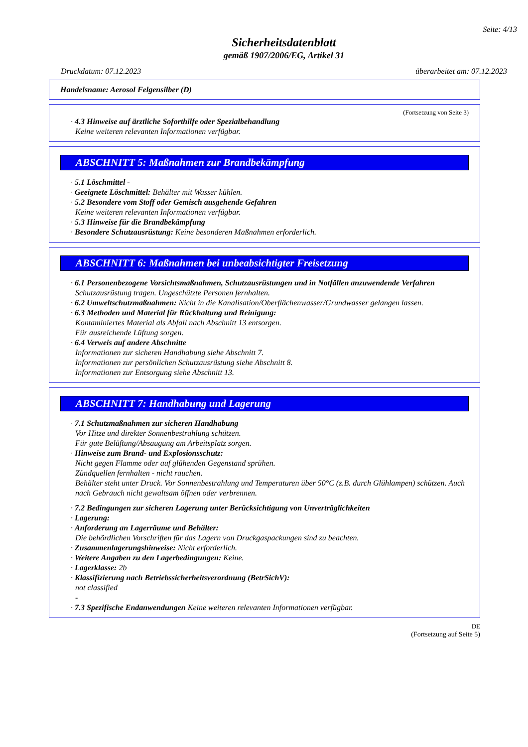Seite: 4/13
Sicherheitsdatenblatt
gemäß 1907/2006/EG, Artikel 31
Druckdatum: 07.12.2023 überarbeitet am: 07.12.2023
Handelsname: Aerosol Felgensilber (D)
(Fortsetzung von Seite 3)
· 4.3 Hinweise auf ärztliche Soforthilfe oder Spezialbehandlung
Keine weiteren relevanten Informationen verfügbar.
ABSCHNITT 5: Maßnahmen zur Brandbekämpfung
· 5.1 Löschmittel -
· Geeignete Löschmittel: Behälter mit Wasser kühlen.
· 5.2 Besondere vom Stoff oder Gemisch ausgehende Gefahren
Keine weiteren relevanten Informationen verfügbar.
· 5.3 Hinweise für die Brandbekämpfung
· Besondere Schutzausrüstung: Keine besonderen Maßnahmen erforderlich.
ABSCHNITT 6: Maßnahmen bei unbeabsichtigter Freisetzung
· 6.1 Personenbezogene Vorsichtsmaßnahmen, Schutzausrüstungen und in Notfällen anzuwendende Verfahren
Schutzausrüstung tragen. Ungeschützte Personen fernhalten.
· 6.2 Umweltschutzmaßnahmen: Nicht in die Kanalisation/Oberflächenwasser/Grundwasser gelangen lassen.
· 6.3 Methoden und Material für Rückhaltung und Reinigung:
Kontaminiertes Material als Abfall nach Abschnitt 13 entsorgen.
Für ausreichende Lüftung sorgen.
· 6.4 Verweis auf andere Abschnitte
Informationen zur sicheren Handhabung siehe Abschnitt 7.
Informationen zur persönlichen Schutzausrüstung siehe Abschnitt 8.
Informationen zur Entsorgung siehe Abschnitt 13.
ABSCHNITT 7: Handhabung und Lagerung
· 7.1 Schutzmaßnahmen zur sicheren Handhabung
Vor Hitze und direkter Sonnenbestrahlung schützen.
Für gute Belüftung/Absaugung am Arbeitsplatz sorgen.
· Hinweise zum Brand- und Explosionsschutz:
Nicht gegen Flamme oder auf glühenden Gegenstand sprühen.
Zündquellen fernhalten - nicht rauchen.
Behälter steht unter Druck. Vor Sonnenbestrahlung und Temperaturen über 50°C (z.B. durch Glühlampen) schützen. Auch nach Gebrauch nicht gewaltsam öffnen oder verbrennen.
· 7.2 Bedingungen zur sicheren Lagerung unter Berücksichtigung von Unverträglichkeiten
· Lagerung:
· Anforderung an Lagerräume und Behälter:
Die behördlichen Vorschriften für das Lagern von Druckgaspackungen sind zu beachten.
· Zusammenlagerungshinweise: Nicht erforderlich.
· Weitere Angaben zu den Lagerbedingungen: Keine.
· Lagerklasse: 2b
· Klassifizierung nach Betriebssicherheitsverordnung (BetrSichV):
not classified
-
· 7.3 Spezifische Endanwendungen Keine weiteren relevanten Informationen verfügbar.
DE
(Fortsetzung auf Seite 5)